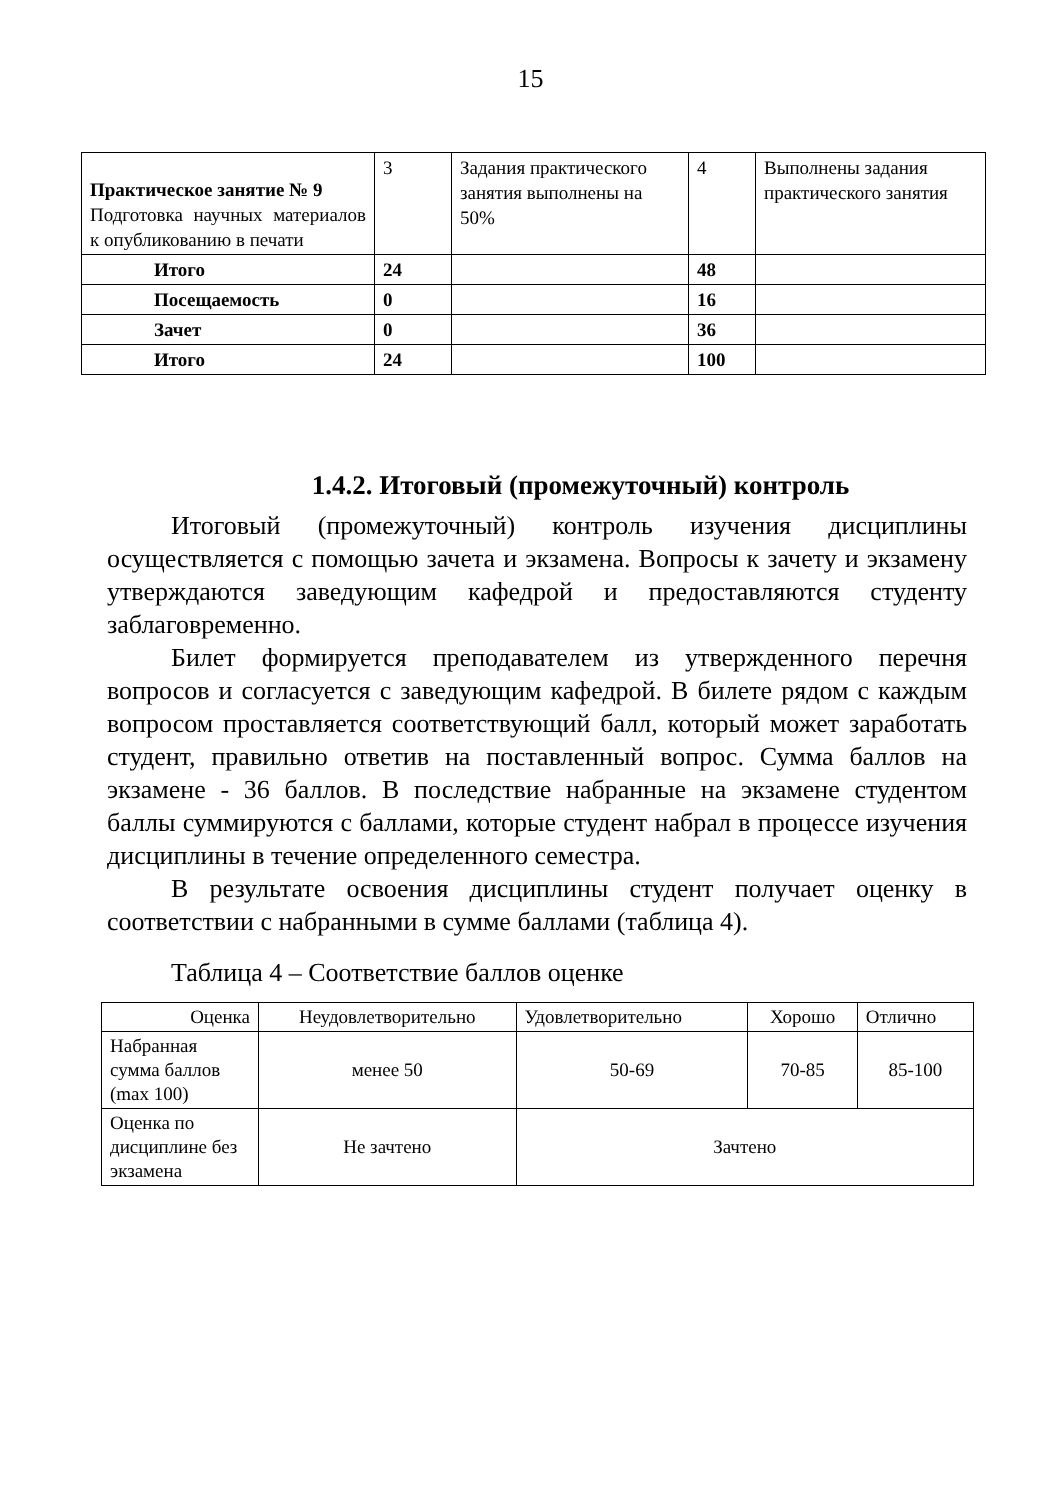15
| Практическое занятие № 9 Подготовка научных материалов к опубликованию в печати | 3 | Задания практического занятия выполнены на 50% | 4 | Выполнены задания практического занятия |
| Итого | 24 | | 48 | |
| Посещаемость | 0 | | 16 | |
| Зачет | 0 | | 36 | |
| Итого | 24 | | 100 | |
1.4.2. Итоговый (промежуточный) контроль
Итоговый (промежуточный) контроль изучения дисциплины осуществляется с помощью зачета и экзамена. Вопросы к зачету и экзамену утверждаются заведующим кафедрой и предоставляются студенту заблаговременно.
Билет формируется преподавателем из утвержденного перечня вопросов и согласуется с заведующим кафедрой. В билете рядом с каждым вопросом проставляется соответствующий балл, который может заработать студент, правильно ответив на поставленный вопрос. Сумма баллов на экзамене - 36 баллов. В последствие набранные на экзамене студентом баллы суммируются с баллами, которые студент набрал в процессе изучения дисциплины в течение определенного семестра.
В результате освоения дисциплины студент получает оценку в соответствии с набранными в сумме баллами (таблица 4).
Таблица 4 – Соответствие баллов оценке
| Оценка | Неудовлетворительно | Удовлетворительно | Хорошо | Отлично |
| Набранная сумма баллов (max 100) | менее 50 | 50-69 | 70-85 | 85-100 |
| Оценка по дисциплине без экзамена | Не зачтено | Зачтено | | |